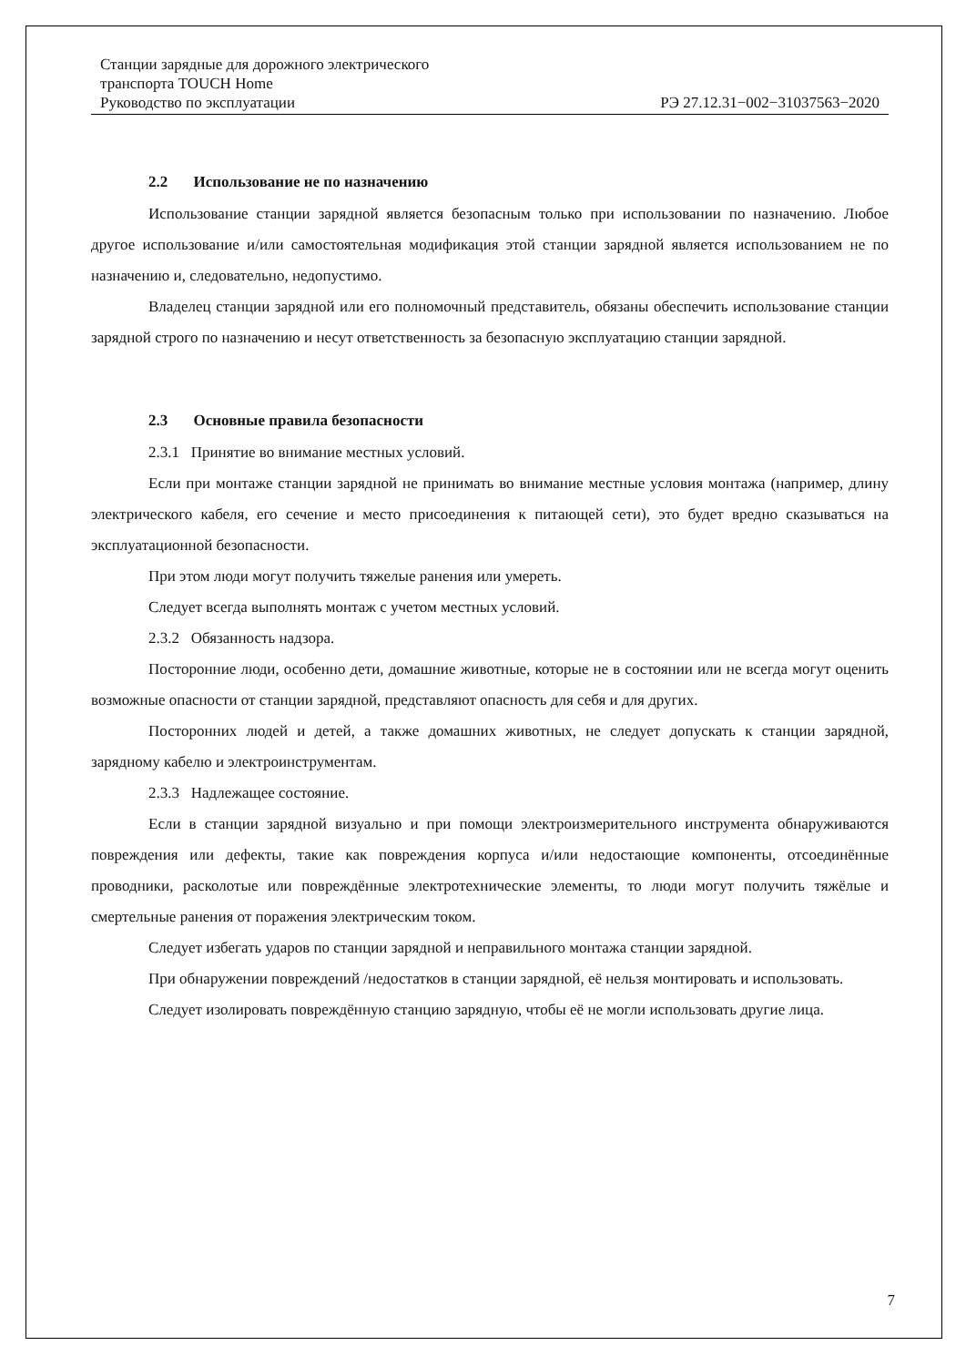Станции зарядные для дорожного электрического
транспорта TOUCH Home
Руководство по эксплуатации РЭ 27.12.31−002−31037563−2020
2.2 Использование не по назначению
Использование станции зарядной является безопасным только при использовании по назначению. Любое другое использование и/или самостоятельная модификация этой станции зарядной является использованием не по назначению и, следовательно, недопустимо.
Владелец станции зарядной или его полномочный представитель, обязаны обеспечить использование станции зарядной строго по назначению и несут ответственность за безопасную эксплуатацию станции зарядной.
2.3 Основные правила безопасности
2.3.1 Принятие во внимание местных условий.
Если при монтаже станции зарядной не принимать во внимание местные условия монтажа (например, длину электрического кабеля, его сечение и место присоединения к питающей сети), это будет вредно сказываться на эксплуатационной безопасности.
При этом люди могут получить тяжелые ранения или умереть.
Следует всегда выполнять монтаж с учетом местных условий.
2.3.2 Обязанность надзора.
Посторонние люди, особенно дети, домашние животные, которые не в состоянии или не всегда могут оценить возможные опасности от станции зарядной, представляют опасность для себя и для других.
Посторонних людей и детей, а также домашних животных, не следует допускать к станции зарядной, зарядному кабелю и электроинструментам.
2.3.3 Надлежащее состояние.
Если в станции зарядной визуально и при помощи электроизмерительного инструмента обнаруживаются повреждения или дефекты, такие как повреждения корпуса и/или недостающие компоненты, отсоединённые проводники, расколотые или повреждённые электротехнические элементы, то люди могут получить тяжёлые и смертельные ранения от поражения электрическим током.
Следует избегать ударов по станции зарядной и неправильного монтажа станции зарядной.
При обнаружении повреждений /недостатков в станции зарядной, её нельзя монтировать и использовать.
Следует изолировать повреждённую станцию зарядную, чтобы её не могли использовать другие лица.
7